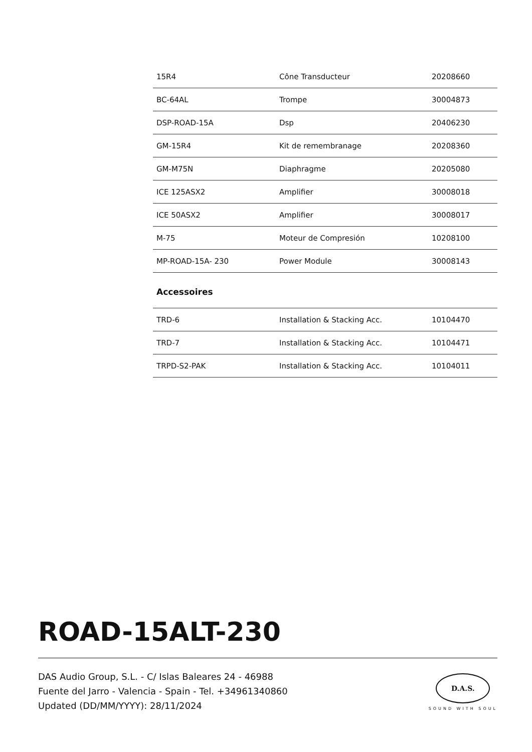| 15R4 | Cône Transducteur | 20208660 |
| BC-64AL | Trompe | 30004873 |
| DSP-ROAD-15A | Dsp | 20406230 |
| GM-15R4 | Kit de remembranage | 20208360 |
| GM-M75N | Diaphragme | 20205080 |
| ICE 125ASX2 | Amplifier | 30008018 |
| ICE 50ASX2 | Amplifier | 30008017 |
| M-75 | Moteur de Compresión | 10208100 |
| MP-ROAD-15A- 230 | Power Module | 30008143 |
Accessoires
| TRD-6 | Installation & Stacking Acc. | 10104470 |
| TRD-7 | Installation & Stacking Acc. | 10104471 |
| TRPD-S2-PAK | Installation & Stacking Acc. | 10104011 |
ROAD-15ALT-230
DAS Audio Group, S.L. - C/ Islas Baleares 24 - 46988
Fuente del Jarro - Valencia - Spain - Tel. +34961340860
Updated (DD/MM/YYYY): 28/11/2024
D.A.S.
SOUND WITH SOUL